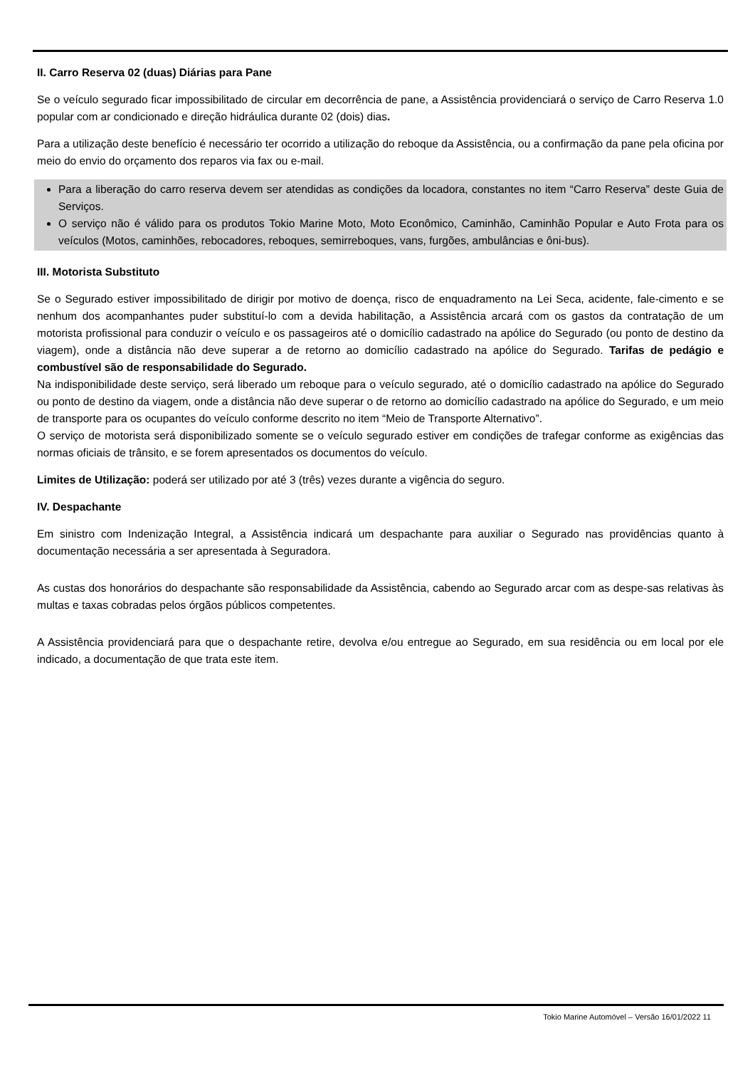II. Carro Reserva 02 (duas) Diárias para Pane
Se o veículo segurado ficar impossibilitado de circular em decorrência de pane, a Assistência providenciará o serviço de Carro Reserva 1.0 popular com ar condicionado e direção hidráulica durante 02 (dois) dias.
Para a utilização deste benefício é necessário ter ocorrido a utilização do reboque da Assistência, ou a confirmação da pane pela oficina por meio do envio do orçamento dos reparos via fax ou e-mail.
Para a liberação do carro reserva devem ser atendidas as condições da locadora, constantes no item “Carro Reserva” deste Guia de Serviços.
O serviço não é válido para os produtos Tokio Marine Moto, Moto Econômico, Caminhão, Caminhão Popular e Auto Frota para os veículos (Motos, caminhões, rebocadores, reboques, semirreboques, vans, furgões, ambulâncias e ôni-bus).
III. Motorista Substituto
Se o Segurado estiver impossibilitado de dirigir por motivo de doença, risco de enquadramento na Lei Seca, acidente, fale-cimento e se nenhum dos acompanhantes puder substituí-lo com a devida habilitação, a Assistência arcará com os gastos da contratação de um motorista profissional para conduzir o veículo e os passageiros até o domicílio cadastrado na apólice do Segurado (ou ponto de destino da viagem), onde a distância não deve superar a de retorno ao domicílio cadastrado na apólice do Segurado. Tarifas de pedágio e combustível são de responsabilidade do Segurado.
Na indisponibilidade deste serviço, será liberado um reboque para o veículo segurado, até o domicílio cadastrado na apólice do Segurado ou ponto de destino da viagem, onde a distância não deve superar o de retorno ao domicílio cadastrado na apólice do Segurado, e um meio de transporte para os ocupantes do veículo conforme descrito no item “Meio de Transporte Alternativo”.
O serviço de motorista será disponibilizado somente se o veículo segurado estiver em condições de trafegar conforme as exigências das normas oficiais de trânsito, e se forem apresentados os documentos do veículo.
Limites de Utilização: poderá ser utilizado por até 3 (três) vezes durante a vigência do seguro.
IV. Despachante
Em sinistro com Indenização Integral, a Assistência indicará um despachante para auxiliar o Segurado nas providências quanto à documentação necessária a ser apresentada à Seguradora.
As custas dos honorários do despachante são responsabilidade da Assistência, cabendo ao Segurado arcar com as despe-sas relativas às multas e taxas cobradas pelos órgãos públicos competentes.
A Assistência providenciará para que o despachante retire, devolva e/ou entregue ao Segurado, em sua residência ou em local por ele indicado, a documentação de que trata este item.
Tokio Marine Automóvel – Versão 16/01/2022 11